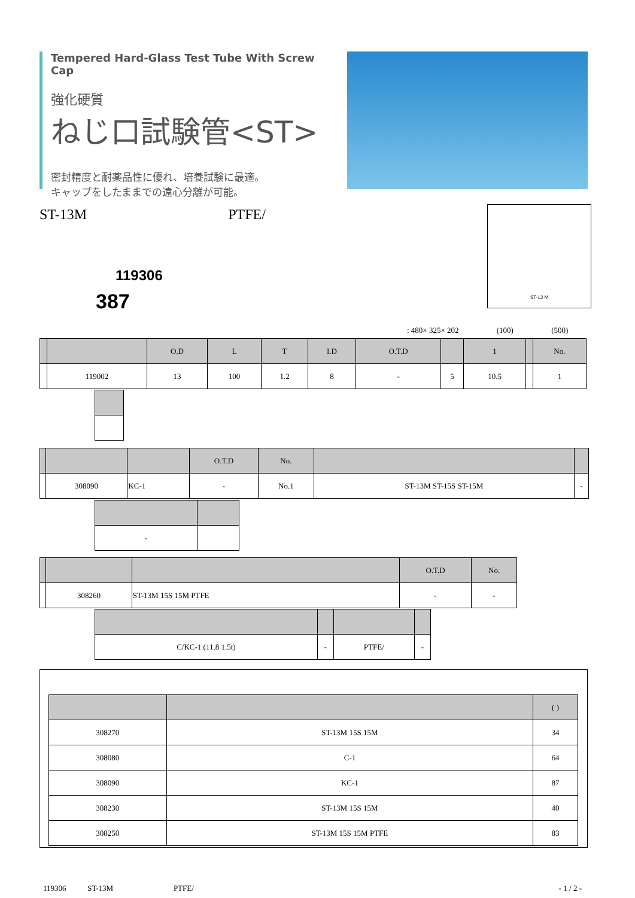Tempered Hard-Glass Test Tube With Screw Cap
強化硬質
ねじ口試験管<ST>
密封精度と耐薬品性に優れ、培養試験に最適。
キャップをしたままでの遠心分離が可能。
ST-13M PTFE/
119306
387
ST-13 M
: 480× 325× 202 (100) (500)
| | | O.D | L | T | I.D | O.T.D | | 1 | | No. |
| --- | --- | --- | --- | --- | --- | --- | --- | --- | --- | --- |
| | 119002 | 13 | 100 | 1.2 | 8 | - | 5 | 10.5 | | 1 |
| | | | O.T.D | No. | | |
| --- | --- | --- | --- | --- | --- | --- |
| | 308090 | KC-1 | - | No.1 | ST-13M ST-15S ST-15M | - |
| - | |
| | | | O.T.D | No. |
| --- | --- | --- | --- | --- |
| | 308260 | ST-13M 15S 15M PTFE | - | - |
| C/KC-1 (11.8 1.5t) | - | PTFE/ | - |
| | | ( ) |
| --- | --- | --- |
| 308270 | ST-13M 15S 15M | 34 |
| 308080 | C-1 | 64 |
| 308090 | KC-1 | 87 |
| 308230 | ST-13M 15S 15M | 40 |
| 308250 | ST-13M 15S 15M PTFE | 83 |
119306 ST-13M PTFE/ - 1 / 2 -